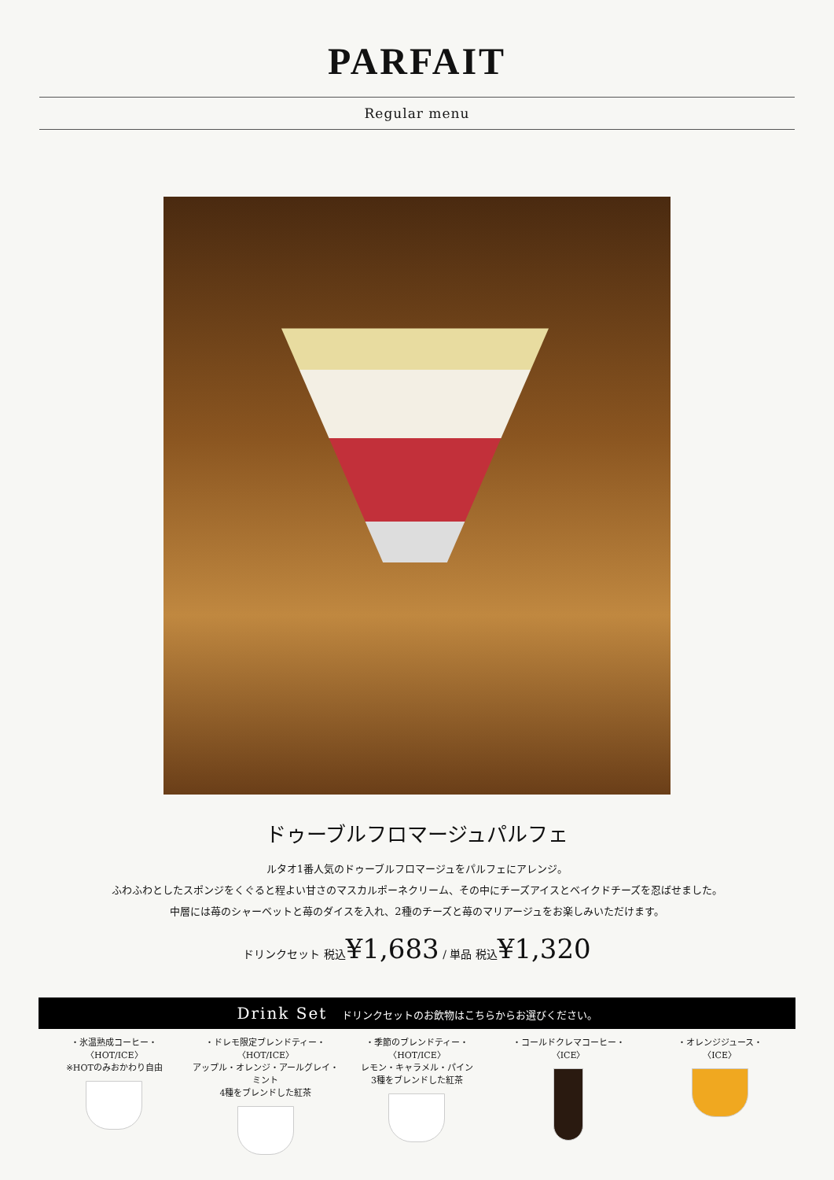PARFAIT
Regular menu
ドゥーブルフロマージュパルフェ
ルタオ1番人気のドゥーブルフロマージュをパルフェにアレンジ。
ふわふわとしたスポンジをくぐると程よい甘さのマスカルポーネクリーム、その中にチーズアイスとベイクドチーズを忍ばせました。
中層には苺のシャーベットと苺のダイスを入れ、2種のチーズと苺のマリアージュをお楽しみいただけます。
ドリンクセット 税込¥1,683 / 単品 税込¥1,320
Drink Set ドリンクセットのお飲物はこちらからお選びください。
・氷温熟成コーヒー・
〈HOT/ICE〉
※HOTのみおかわり自由
・ドレモ限定ブレンドティー・
〈HOT/ICE〉
アップル・オレンジ・アールグレイ・ミント
4種をブレンドした紅茶
・季節のブレンドティー・
〈HOT/ICE〉
レモン・キャラメル・パイン
3種をブレンドした紅茶
・コールドクレマコーヒー・
〈ICE〉
・オレンジジュース・
〈ICE〉